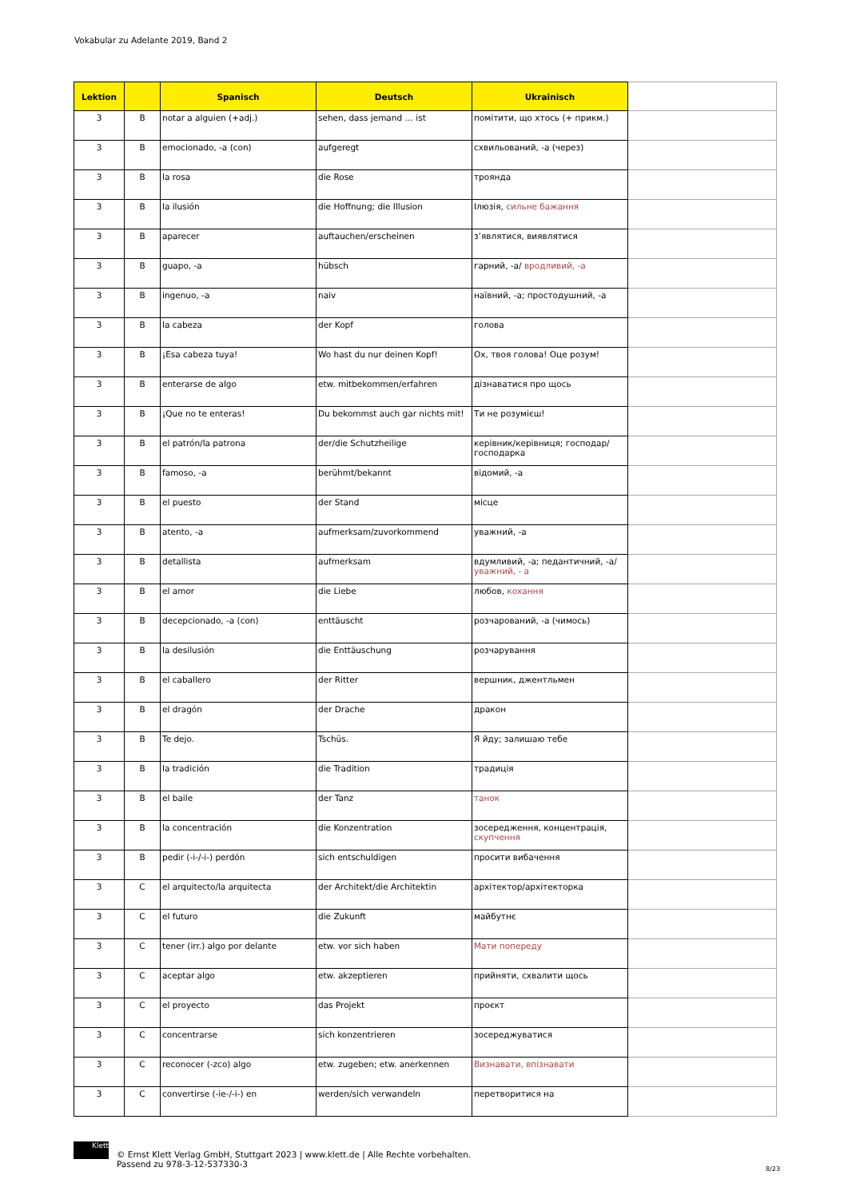Vokabular zu Adelante 2019, Band 2
| Lektion | | Spanisch | Deutsch | Ukrainisch | |
| --- | --- | --- | --- | --- | --- |
| 3 | B | notar a alguien (+adj.) | sehen, dass jemand … ist | помітити, що хтось (+ прикм.) | |
| 3 | B | emocionado, -a (con) | aufgeregt | схвильований, -а (через) | |
| 3 | B | la rosa | die Rose | троянда | |
| 3 | B | la ilusión | die Hoffnung; die Illusion | Ілюзія, сильне бажання | |
| 3 | B | aparecer | auftauchen/erscheinen | з’являтися, виявлятися | |
| 3 | B | guapo, -a | hübsch | гарний, -а/ вродливий, -а | |
| 3 | B | ingenuo, -a | naiv | наївний, -а; простодушний, -а | |
| 3 | B | la cabeza | der Kopf | голова | |
| 3 | B | ¡Esa cabeza tuya! | Wo hast du nur deinen Kopf! | Ох, твоя голова! Оце розум! | |
| 3 | B | enterarse de algo | etw. mitbekommen/erfahren | дізнаватися про щось | |
| 3 | B | ¡Que no te enteras! | Du bekommst auch gar nichts mit! | Ти не розумієш! | |
| 3 | B | el patrón/la patrona | der/die Schutzheilige | керівник/керівниця; господар/господарка | |
| 3 | B | famoso, -a | berühmt/bekannt | відомий, -а | |
| 3 | B | el puesto | der Stand | місце | |
| 3 | B | atento, -a | aufmerksam/zuvorkommend | уважний, -а | |
| 3 | B | detallista | aufmerksam | вдумливий, -а; педантичний, -а/ уважний, - а | |
| 3 | B | el amor | die Liebe | любов, кохання | |
| 3 | B | decepcionado, -a (con) | enttäuscht | розчарований, -а (чимось) | |
| 3 | B | la desilusión | die Enttäuschung | розчарування | |
| 3 | B | el caballero | der Ritter | вершник, джентльмен | |
| 3 | B | el dragón | der Drache | дракон | |
| 3 | B | Te dejo. | Tschüs. | Я йду; залишаю тебе | |
| 3 | B | la tradición | die Tradition | традиція | |
| 3 | B | el baile | der Tanz | танок | |
| 3 | B | la concentración | die Konzentration | зосередження, концентрація, скупчення | |
| 3 | B | pedir (-i-/-i-) perdón | sich entschuldigen | просити вибачення | |
| 3 | C | el arquitecto/la arquitecta | der Architekt/die Architektin | архітектор/архітекторка | |
| 3 | C | el futuro | die Zukunft | майбутнє | |
| 3 | C | tener (irr.) algo por delante | etw. vor sich haben | Мати попереду | |
| 3 | C | aceptar algo | etw. akzeptieren | прийняти, схвалити щось | |
| 3 | C | el proyecto | das Projekt | проєкт | |
| 3 | C | concentrarse | sich konzentrieren | зосереджуватися | |
| 3 | C | reconocer (-zco) algo | etw. zugeben; etw. anerkennen | Визнавати, впізнавати | |
| 3 | C | convertirse (-ie-/-i-) en | werden/sich verwandeln | перетворитися на | |
Klett
© Ernst Klett Verlag GmbH, Stuttgart 2023 | www.klett.de | Alle Rechte vorbehalten.
Passend zu 978-3-12-537330-3
8/23